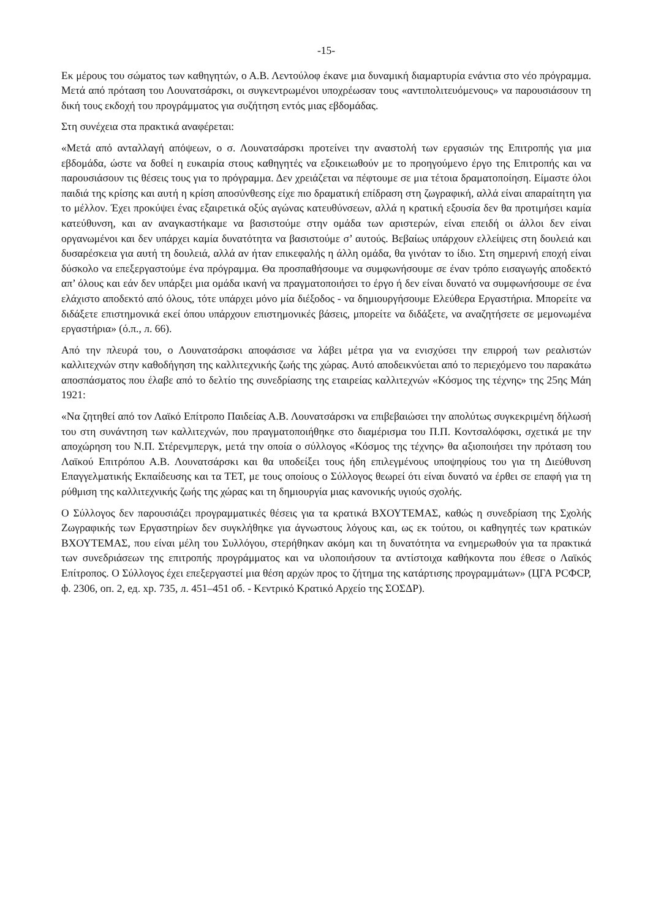-15-
Εκ μέρους του σώματος των καθηγητών, ο Α.Β. Λεντούλοφ έκανε μια δυναμική διαμαρτυρία ενάντια στο νέο πρόγραμμα. Μετά από πρόταση του Λουνατσάρσκι, οι συγκεντρωμένοι υποχρέωσαν τους «αντιπολιτευόμενους» να παρουσιάσουν τη δική τους εκδοχή του προγράμματος για συζήτηση εντός μιας εβδομάδας.
Στη συνέχεια στα πρακτικά αναφέρεται:
«Μετά από ανταλλαγή απόψεων, ο σ. Λουνατσάρσκι προτείνει την αναστολή των εργασιών της Επιτροπής για μια εβδομάδα, ώστε να δοθεί η ευκαιρία στους καθηγητές να εξοικειωθούν με το προηγούμενο έργο της Επιτροπής και να παρουσιάσουν τις θέσεις τους για το πρόγραμμα. Δεν χρειάζεται να πέφτουμε σε μια τέτοια δραματοποίηση. Είμαστε όλοι παιδιά της κρίσης και αυτή η κρίση αποσύνθεσης είχε πιο δραματική επίδραση στη ζωγραφική, αλλά είναι απαραίτητη για το μέλλον. Έχει προκύψει ένας εξαιρετικά οξύς αγώνας κατευθύνσεων, αλλά η κρατική εξουσία δεν θα προτιμήσει καμία κατεύθυνση, και αν αναγκαστήκαμε να βασιστούμε στην ομάδα των αριστερών, είναι επειδή οι άλλοι δεν είναι οργανωμένοι και δεν υπάρχει καμία δυνατότητα να βασιστούμε σ’ αυτούς. Βεβαίως υπάρχουν ελλείψεις στη δουλειά και δυσαρέσκεια για αυτή τη δουλειά, αλλά αν ήταν επικεφαλής η άλλη ομάδα, θα γινόταν το ίδιο. Στη σημερινή εποχή είναι δύσκολο να επεξεργαστούμε ένα πρόγραμμα. Θα προσπαθήσουμε να συμφωνήσουμε σε έναν τρόπο εισαγωγής αποδεκτό απ’ όλους και εάν δεν υπάρξει μια ομάδα ικανή να πραγματοποιήσει το έργο ή δεν είναι δυνατό να συμφωνήσουμε σε ένα ελάχιστο αποδεκτό από όλους, τότε υπάρχει μόνο μία διέξοδος - να δημιουργήσουμε Ελεύθερα Εργαστήρια. Μπορείτε να διδάξετε επιστημονικά εκεί όπου υπάρχουν επιστημονικές βάσεις, μπορείτε να διδάξετε, να αναζητήσετε σε μεμονωμένα εργαστήρια» (ό.π., л. 66).
Από την πλευρά του, ο Λουνατσάρσκι αποφάσισε να λάβει μέτρα για να ενισχύσει την επιρροή των ρεαλιστών καλλιτεχνών στην καθοδήγηση της καλλιτεχνικής ζωής της χώρας. Αυτό αποδεικνύεται από το περιεχόμενο του παρακάτω αποσπάσματος που έλαβε από το δελτίο της συνεδρίασης της εταιρείας καλλιτεχνών «Κόσμος της τέχνης» της 25ης Μάη 1921:
«Να ζητηθεί από τον Λαϊκό Επίτροπο Παιδείας Α.Β. Λουνατσάρσκι να επιβεβαιώσει την απολύτως συγκεκριμένη δήλωσή του στη συνάντηση των καλλιτεχνών, που πραγματοποιήθηκε στο διαμέρισμα του Π.Π. Κοντσαλόφσκι, σχετικά με την αποχώρηση του Ν.Π. Στέρενμπεργκ, μετά την οποία ο σύλλογος «Κόσμος της τέχνης» θα αξιοποιήσει την πρόταση του Λαϊκού Επιτρόπου Α.Β. Λουνατσάρσκι και θα υποδείξει τους ήδη επιλεγμένους υποψηφίους του για τη Διεύθυνση Επαγγελματικής Εκπαίδευσης και τα ΤΕΤ, με τους οποίους ο Σύλλογος θεωρεί ότι είναι δυνατό να έρθει σε επαφή για τη ρύθμιση της καλλιτεχνικής ζωής της χώρας και τη δημιουργία μιας κανονικής υγιούς σχολής.
Ο Σύλλογος δεν παρουσιάζει προγραμματικές θέσεις για τα κρατικά ΒΧΟΥΤΕΜΑΣ, καθώς η συνεδρίαση της Σχολής Ζωγραφικής των Εργαστηρίων δεν συγκλήθηκε για άγνωστους λόγους και, ως εκ τούτου, οι καθηγητές των κρατικών ΒΧΟΥΤΕΜΑΣ, που είναι μέλη του Συλλόγου, στερήθηκαν ακόμη και τη δυνατότητα να ενημερωθούν για τα πρακτικά των συνεδριάσεων της επιτροπής προγράμματος και να υλοποιήσουν τα αντίστοιχα καθήκοντα που έθεσε ο Λαϊκός Επίτροπος. Ο Σύλλογος έχει επεξεργαστεί μια θέση αρχών προς το ζήτημα της κατάρτισης προγραμμάτων» (ЦГА РСФСР, ф. 2306, оп. 2, ед. хр. 735, л. 451–451 об. - Κεντρικό Κρατικό Αρχείο της ΣΟΣΔΡ).